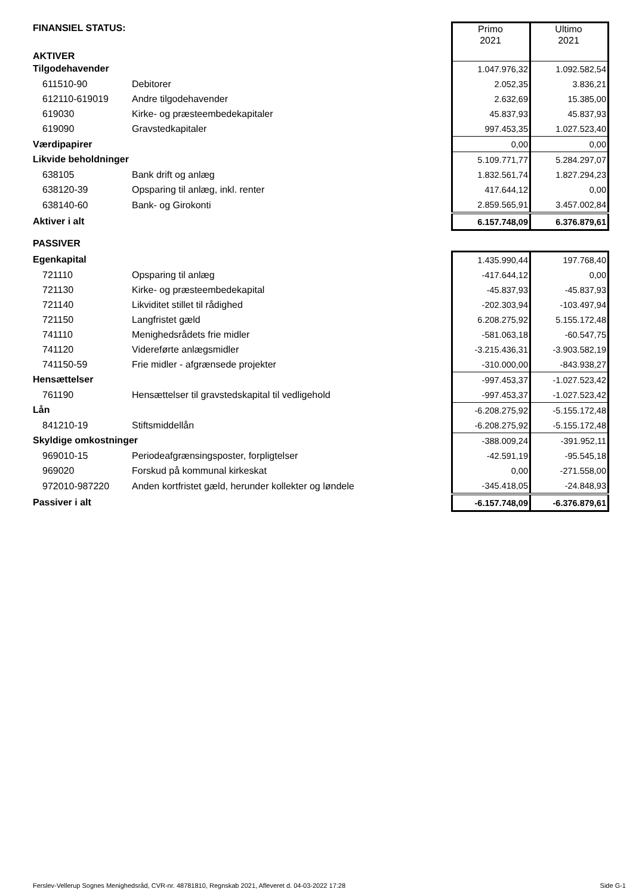| FINANSIEL STATUS: | | Primo 2021 | Ultimo 2021 |
| AKTIVER | | | |
| Tilgodehavender | | 1.047.976,32 | 1.092.582,54 |
| 611510-90 | Debitorer | 2.052,35 | 3.836,21 |
| 612110-619019 | Andre tilgodehavender | 2.632,69 | 15.385,00 |
| 619030 | Kirke- og præsteembedekapitaler | 45.837,93 | 45.837,93 |
| 619090 | Gravstedkapitaler | 997.453,35 | 1.027.523,40 |
| Værdipapirer | | 0,00 | 0,00 |
| Likvide beholdninger | | 5.109.771,77 | 5.284.297,07 |
| 638105 | Bank drift og anlæg | 1.832.561,74 | 1.827.294,23 |
| 638120-39 | Opsparing til anlæg, inkl. renter | 417.644,12 | 0,00 |
| 638140-60 | Bank- og Girokonti | 2.859.565,91 | 3.457.002,84 |
| Aktiver i alt | | 6.157.748,09 | 6.376.879,61 |
| PASSIVER | | | |
| Egenkapital | | 1.435.990,44 | 197.768,40 |
| 721110 | Opsparing til anlæg | -417.644,12 | 0,00 |
| 721130 | Kirke- og præsteembedekapital | -45.837,93 | -45.837,93 |
| 721140 | Likviditet stillet til rådighed | -202.303,94 | -103.497,94 |
| 721150 | Langfristet gæld | 6.208.275,92 | 5.155.172,48 |
| 741110 | Menighedsrådets frie midler | -581.063,18 | -60.547,75 |
| 741120 | Videreførte anlægsmidler | -3.215.436,31 | -3.903.582,19 |
| 741150-59 | Frie midler - afgrænsede projekter | -310.000,00 | -843.938,27 |
| Hensættelser | | -997.453,37 | -1.027.523,42 |
| 761190 | Hensættelser til gravstedskapital til vedligehold | -997.453,37 | -1.027.523,42 |
| Lån | | -6.208.275,92 | -5.155.172,48 |
| 841210-19 | Stiftsmiddellån | -6.208.275,92 | -5.155.172,48 |
| Skyldige omkostninger | | -388.009,24 | -391.952,11 |
| 969010-15 | Periodeafgrænsingsposter, forpligtelser | -42.591,19 | -95.545,18 |
| 969020 | Forskud på kommunal kirkeskat | 0,00 | -271.558,00 |
| 972010-987220 | Anden kortfristet gæld, herunder kollekter og løndele | -345.418,05 | -24.848,93 |
| Passiver i alt | | -6.157.748,09 | -6.376.879,61 |
Ferslev-Vellerup Sognes Menighedsråd, CVR-nr. 48781810, Regnskab 2021, Afleveret d. 04-03-2022 17:28 Side G-1